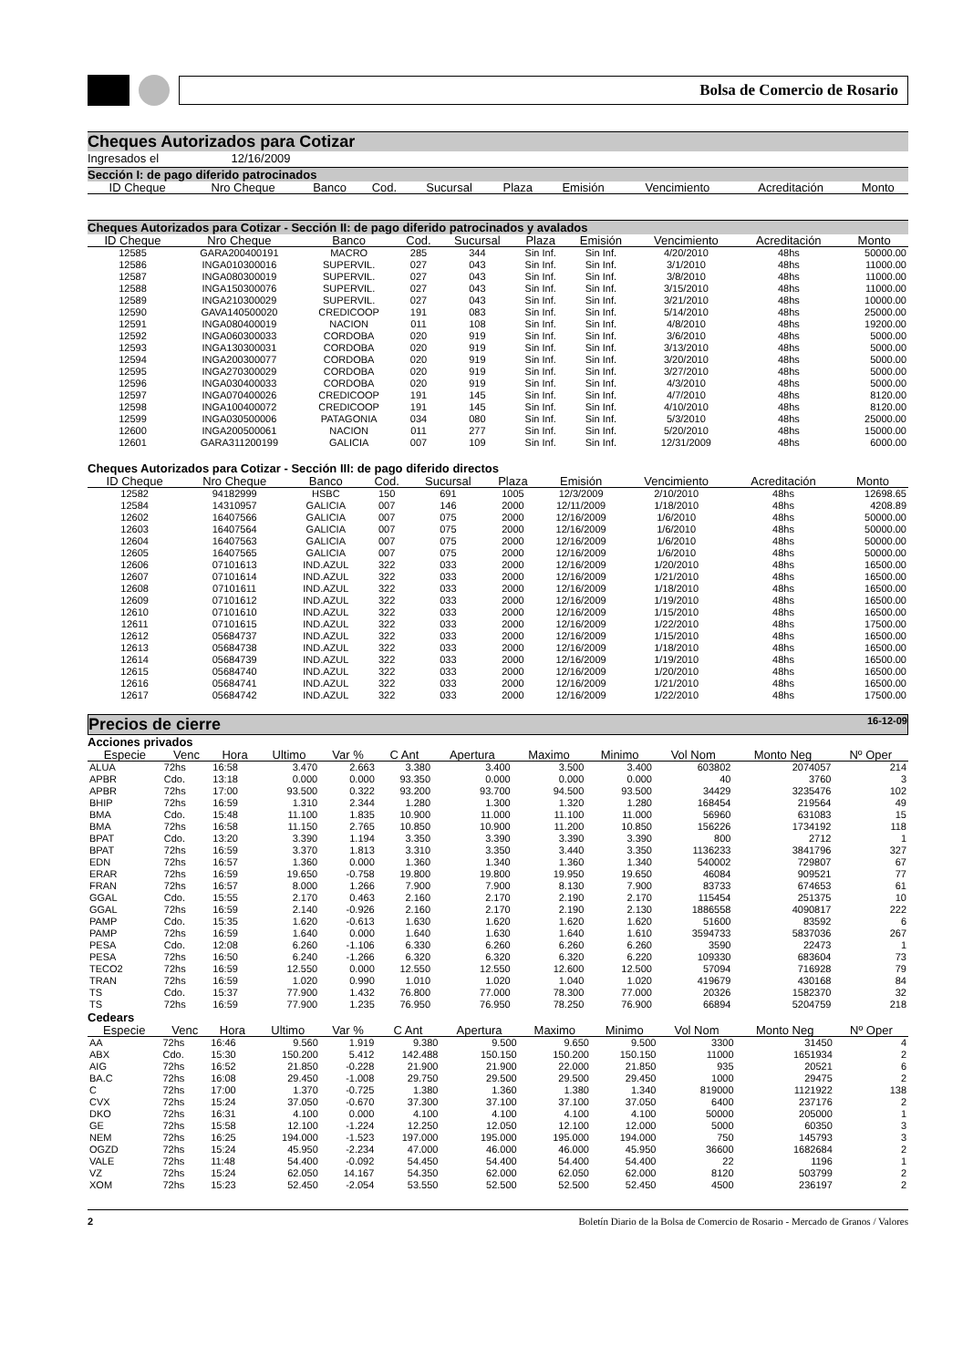Bolsa de Comercio de Rosario
Cheques Autorizados para Cotizar
Ingresados el 12/16/2009
Sección I: de pago diferido patrocinados
| ID Cheque | Nro Cheque | Banco | Cod. | Sucursal | Plaza | Emisión | Vencimiento | Acreditación | Monto |
| --- | --- | --- | --- | --- | --- | --- | --- | --- | --- |
Cheques Autorizados para Cotizar - Sección II: de pago diferido patrocinados y avalados
| ID Cheque | Nro Cheque | Banco | Cod. | Sucursal | Plaza | Emisión | Vencimiento | Acreditación | Monto |
| --- | --- | --- | --- | --- | --- | --- | --- | --- | --- |
| 12585 | GARA200400191 | MACRO | 285 | 344 | Sin Inf. | Sin Inf. | 4/20/2010 | 48hs | 50000.00 |
| 12586 | INGA010300016 | SUPERVIL. | 027 | 043 | Sin Inf. | Sin Inf. | 3/1/2010 | 48hs | 11000.00 |
| 12587 | INGA080300019 | SUPERVIL. | 027 | 043 | Sin Inf. | Sin Inf. | 3/8/2010 | 48hs | 11000.00 |
| 12588 | INGA150300076 | SUPERVIL. | 027 | 043 | Sin Inf. | Sin Inf. | 3/15/2010 | 48hs | 11000.00 |
| 12589 | INGA210300029 | SUPERVIL. | 027 | 043 | Sin Inf. | Sin Inf. | 3/21/2010 | 48hs | 10000.00 |
| 12590 | GAVA140500020 | CREDICOOP | 191 | 083 | Sin Inf. | Sin Inf. | 5/14/2010 | 48hs | 25000.00 |
| 12591 | INGA080400019 | NACION | 011 | 108 | Sin Inf. | Sin Inf. | 4/8/2010 | 48hs | 19200.00 |
| 12592 | INGA060300033 | CORDOBA | 020 | 919 | Sin Inf. | Sin Inf. | 3/6/2010 | 48hs | 5000.00 |
| 12593 | INGA130300031 | CORDOBA | 020 | 919 | Sin Inf. | Sin Inf. | 3/13/2010 | 48hs | 5000.00 |
| 12594 | INGA200300077 | CORDOBA | 020 | 919 | Sin Inf. | Sin Inf. | 3/20/2010 | 48hs | 5000.00 |
| 12595 | INGA270300029 | CORDOBA | 020 | 919 | Sin Inf. | Sin Inf. | 3/27/2010 | 48hs | 5000.00 |
| 12596 | INGA030400033 | CORDOBA | 020 | 919 | Sin Inf. | Sin Inf. | 4/3/2010 | 48hs | 5000.00 |
| 12597 | INGA070400026 | CREDICOOP | 191 | 145 | Sin Inf. | Sin Inf. | 4/7/2010 | 48hs | 8120.00 |
| 12598 | INGA100400072 | CREDICOOP | 191 | 145 | Sin Inf. | Sin Inf. | 4/10/2010 | 48hs | 8120.00 |
| 12599 | INGA030500006 | PATAGONIA | 034 | 080 | Sin Inf. | Sin Inf. | 5/3/2010 | 48hs | 25000.00 |
| 12600 | INGA200500061 | NACION | 011 | 277 | Sin Inf. | Sin Inf. | 5/20/2010 | 48hs | 15000.00 |
| 12601 | GARA311200199 | GALICIA | 007 | 109 | Sin Inf. | Sin Inf. | 12/31/2009 | 48hs | 6000.00 |
Cheques Autorizados para Cotizar - Sección III: de pago diferido directos
| ID Cheque | Nro Cheque | Banco | Cod. | Sucursal | Plaza | Emisión | Vencimiento | Acreditación | Monto |
| --- | --- | --- | --- | --- | --- | --- | --- | --- | --- |
| 12582 | 94182999 | HSBC | 150 | 691 | 1005 | 12/3/2009 | 2/10/2010 | 48hs | 12698.65 |
| 12584 | 14310957 | GALICIA | 007 | 146 | 2000 | 12/11/2009 | 1/18/2010 | 48hs | 4208.89 |
| 12602 | 16407566 | GALICIA | 007 | 075 | 2000 | 12/16/2009 | 1/6/2010 | 48hs | 50000.00 |
| 12603 | 16407564 | GALICIA | 007 | 075 | 2000 | 12/16/2009 | 1/6/2010 | 48hs | 50000.00 |
| 12604 | 16407563 | GALICIA | 007 | 075 | 2000 | 12/16/2009 | 1/6/2010 | 48hs | 50000.00 |
| 12605 | 16407565 | GALICIA | 007 | 075 | 2000 | 12/16/2009 | 1/6/2010 | 48hs | 50000.00 |
| 12606 | 07101613 | IND.AZUL | 322 | 033 | 2000 | 12/16/2009 | 1/20/2010 | 48hs | 16500.00 |
| 12607 | 07101614 | IND.AZUL | 322 | 033 | 2000 | 12/16/2009 | 1/21/2010 | 48hs | 16500.00 |
| 12608 | 07101611 | IND.AZUL | 322 | 033 | 2000 | 12/16/2009 | 1/18/2010 | 48hs | 16500.00 |
| 12609 | 07101612 | IND.AZUL | 322 | 033 | 2000 | 12/16/2009 | 1/19/2010 | 48hs | 16500.00 |
| 12610 | 07101610 | IND.AZUL | 322 | 033 | 2000 | 12/16/2009 | 1/15/2010 | 48hs | 16500.00 |
| 12611 | 07101615 | IND.AZUL | 322 | 033 | 2000 | 12/16/2009 | 1/22/2010 | 48hs | 17500.00 |
| 12612 | 05684737 | IND.AZUL | 322 | 033 | 2000 | 12/16/2009 | 1/15/2010 | 48hs | 16500.00 |
| 12613 | 05684738 | IND.AZUL | 322 | 033 | 2000 | 12/16/2009 | 1/18/2010 | 48hs | 16500.00 |
| 12614 | 05684739 | IND.AZUL | 322 | 033 | 2000 | 12/16/2009 | 1/19/2010 | 48hs | 16500.00 |
| 12615 | 05684740 | IND.AZUL | 322 | 033 | 2000 | 12/16/2009 | 1/20/2010 | 48hs | 16500.00 |
| 12616 | 05684741 | IND.AZUL | 322 | 033 | 2000 | 12/16/2009 | 1/21/2010 | 48hs | 16500.00 |
| 12617 | 05684742 | IND.AZUL | 322 | 033 | 2000 | 12/16/2009 | 1/22/2010 | 48hs | 17500.00 |
Precios de cierre 16-12-09
Acciones privados
| Especie | Venc | Hora | Ultimo | Var % | C Ant | Apertura | Maximo | Minimo | Vol Nom | Monto Neg | Nº Oper |
| --- | --- | --- | --- | --- | --- | --- | --- | --- | --- | --- | --- |
| ALUA | 72hs | 16:58 | 3.470 | 2.663 | 3.380 | 3.400 | 3.500 | 3.400 | 603802 | 2074057 | 214 |
| APBR | Cdo. | 13:18 | 0.000 | 0.000 | 93.350 | 0.000 | 0.000 | 0.000 | 40 | 3760 | 3 |
| APBR | 72hs | 17:00 | 93.500 | 0.322 | 93.200 | 93.700 | 94.500 | 93.500 | 34429 | 3235476 | 102 |
| BHIP | 72hs | 16:59 | 1.310 | 2.344 | 1.280 | 1.300 | 1.320 | 1.280 | 168454 | 219564 | 49 |
| BMA | Cdo. | 15:48 | 11.100 | 1.835 | 10.900 | 11.000 | 11.100 | 11.000 | 56960 | 631083 | 15 |
| BMA | 72hs | 16:58 | 11.150 | 2.765 | 10.850 | 10.900 | 11.200 | 10.850 | 156226 | 1734192 | 118 |
| BPAT | Cdo. | 13:20 | 3.390 | 1.194 | 3.350 | 3.390 | 3.390 | 3.390 | 800 | 2712 | 1 |
| BPAT | 72hs | 16:59 | 3.370 | 1.813 | 3.310 | 3.350 | 3.440 | 3.350 | 1136233 | 3841796 | 327 |
| EDN | 72hs | 16:57 | 1.360 | 0.000 | 1.360 | 1.340 | 1.360 | 1.340 | 540002 | 729807 | 67 |
| ERAR | 72hs | 16:59 | 19.650 | -0.758 | 19.800 | 19.800 | 19.950 | 19.650 | 46084 | 909521 | 77 |
| FRAN | 72hs | 16:57 | 8.000 | 1.266 | 7.900 | 7.900 | 8.130 | 7.900 | 83733 | 674653 | 61 |
| GGAL | Cdo. | 15:55 | 2.170 | 0.463 | 2.160 | 2.170 | 2.190 | 2.170 | 115454 | 251375 | 10 |
| GGAL | 72hs | 16:59 | 2.140 | -0.926 | 2.160 | 2.170 | 2.190 | 2.130 | 1886558 | 4090817 | 222 |
| PAMP | Cdo. | 15:35 | 1.620 | -0.613 | 1.630 | 1.620 | 1.620 | 1.620 | 51600 | 83592 | 6 |
| PAMP | 72hs | 16:59 | 1.640 | 0.000 | 1.640 | 1.630 | 1.640 | 1.610 | 3594733 | 5837036 | 267 |
| PESA | Cdo. | 12:08 | 6.260 | -1.106 | 6.330 | 6.260 | 6.260 | 6.260 | 3590 | 22473 | 1 |
| PESA | 72hs | 16:50 | 6.240 | -1.266 | 6.320 | 6.320 | 6.320 | 6.220 | 109330 | 683604 | 73 |
| TECO2 | 72hs | 16:59 | 12.550 | 0.000 | 12.550 | 12.550 | 12.600 | 12.500 | 57094 | 716928 | 79 |
| TRAN | 72hs | 16:59 | 1.020 | 0.990 | 1.010 | 1.020 | 1.040 | 1.020 | 419679 | 430168 | 84 |
| TS | Cdo. | 15:37 | 77.900 | 1.432 | 76.800 | 77.000 | 78.300 | 77.000 | 20326 | 1582370 | 32 |
| TS | 72hs | 16:59 | 77.900 | 1.235 | 76.950 | 76.950 | 78.250 | 76.900 | 66894 | 5204759 | 218 |
Cedears
| Especie | Venc | Hora | Ultimo | Var % | C Ant | Apertura | Maximo | Minimo | Vol Nom | Monto Neg | Nº Oper |
| --- | --- | --- | --- | --- | --- | --- | --- | --- | --- | --- | --- |
| AA | 72hs | 16:46 | 9.560 | 1.919 | 9.380 | 9.500 | 9.650 | 9.500 | 3300 | 31450 | 4 |
| ABX | Cdo. | 15:30 | 150.200 | 5.412 | 142.488 | 150.150 | 150.200 | 150.150 | 11000 | 1651934 | 2 |
| AIG | 72hs | 16:52 | 21.850 | -0.228 | 21.900 | 21.900 | 22.000 | 21.850 | 935 | 20521 | 6 |
| BA.C | 72hs | 16:08 | 29.450 | -1.008 | 29.750 | 29.500 | 29.500 | 29.450 | 1000 | 29475 | 2 |
| C | 72hs | 17:00 | 1.370 | -0.725 | 1.380 | 1.360 | 1.380 | 1.340 | 819000 | 1121922 | 138 |
| CVX | 72hs | 15:24 | 37.050 | -0.670 | 37.300 | 37.100 | 37.100 | 37.050 | 6400 | 237176 | 2 |
| DKO | 72hs | 16:31 | 4.100 | 0.000 | 4.100 | 4.100 | 4.100 | 4.100 | 50000 | 205000 | 1 |
| GE | 72hs | 15:58 | 12.100 | -1.224 | 12.250 | 12.050 | 12.100 | 12.000 | 5000 | 60350 | 3 |
| NEM | 72hs | 16:25 | 194.000 | -1.523 | 197.000 | 195.000 | 195.000 | 194.000 | 750 | 145793 | 3 |
| OGZD | 72hs | 15:24 | 45.950 | -2.234 | 47.000 | 46.000 | 46.000 | 45.950 | 36600 | 1682684 | 2 |
| VALE | 72hs | 11:48 | 54.400 | -0.092 | 54.450 | 54.400 | 54.400 | 54.400 | 22 | 1196 | 1 |
| VZ | 72hs | 15:24 | 62.050 | 14.167 | 54.350 | 62.000 | 62.050 | 62.000 | 8120 | 503799 | 2 |
| XOM | 72hs | 15:23 | 52.450 | -2.054 | 53.550 | 52.500 | 52.500 | 52.450 | 4500 | 236197 | 2 |
2 Boletín Diario de la Bolsa de Comercio de Rosario - Mercado de Granos / Valores